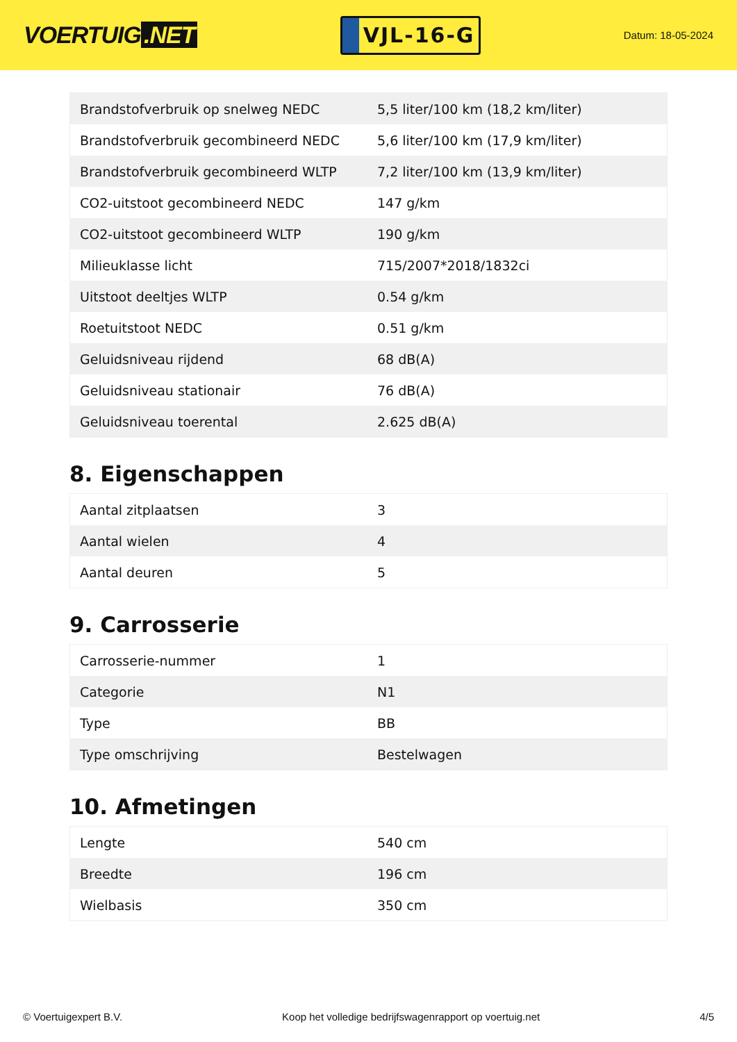VOERTUIG.NET
VJL-16-G
Datum: 18-05-2024
| Brandstofverbruik op snelweg NEDC | 5,5 liter/100 km (18,2 km/liter) |
| Brandstofverbruik gecombineerd NEDC | 5,6 liter/100 km (17,9 km/liter) |
| Brandstofverbruik gecombineerd WLTP | 7,2 liter/100 km (13,9 km/liter) |
| CO2-uitstoot gecombineerd NEDC | 147 g/km |
| CO2-uitstoot gecombineerd WLTP | 190 g/km |
| Milieuklasse licht | 715/2007*2018/1832ci |
| Uitstoot deeltjes WLTP | 0.54 g/km |
| Roetuitstoot NEDC | 0.51 g/km |
| Geluidsniveau rijdend | 68 dB(A) |
| Geluidsniveau stationair | 76 dB(A) |
| Geluidsniveau toerental | 2.625 dB(A) |
8. Eigenschappen
| Aantal zitplaatsen | 3 |
| Aantal wielen | 4 |
| Aantal deuren | 5 |
9. Carrosserie
| Carrosserie-nummer | 1 |
| Categorie | N1 |
| Type | BB |
| Type omschrijving | Bestelwagen |
10. Afmetingen
| Lengte | 540 cm |
| Breedte | 196 cm |
| Wielbasis | 350 cm |
© Voertuigexpert B.V. Koop het volledige bedrijfswagenrapport op voertuig.net 4/5